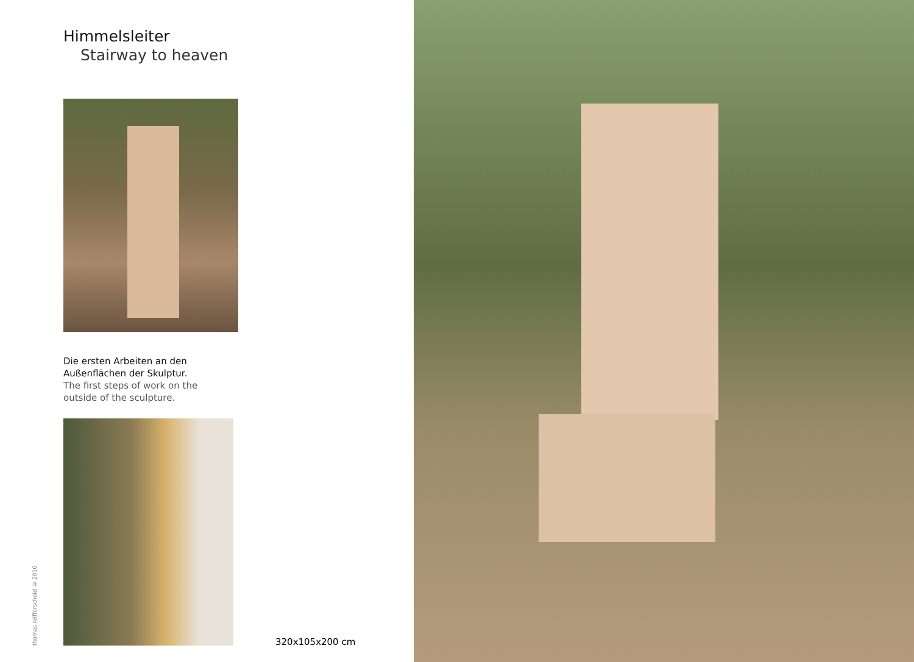Himmelsleiter
Stairway to heaven
Die ersten Arbeiten an den
Außenflächen der Skulptur.
The first steps of work on the
outside of the sculpture.
thomas reifferscheid © 2010
320x105x200 cm